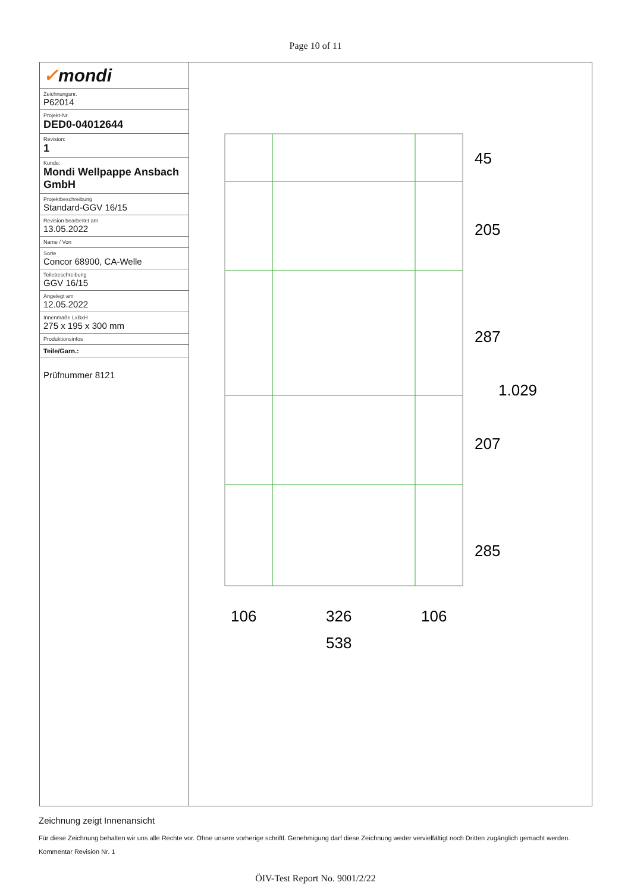Page 10 of 11
| ✓ mondi |
| Zeichnungsnr. P62014 |
| Projekt-Nr. DED0-04012644 |
| Revision: 1 |
| Kunde: Mondi Wellpappe Ansbach GmbH |
| Projektbeschreibung Standard-GGV 16/15 |
| Revision bearbeitet am 13.05.2022 |
| Name / Von |
| Sorte Concor 68900, CA-Welle |
| Teilebeschreibung GGV 16/15 |
| Angelegt am 12.05.2022 |
| Innenmaße LxBxH 275 x 195 x 300 mm |
| Produktionsinfos |
| Teile/Garn.: |
Prüfnummer 8121
45
205
287
207
285
1.029
106
326
106
538
Zeichnung zeigt Innenansicht
Für diese Zeichnung behalten wir uns alle Rechte vor. Ohne unsere vorherige schriftl. Genehmigung darf diese Zeichnung weder vervielfältigt noch Dritten zugänglich gemacht werden.
Kommentar Revision Nr. 1
ÖIV-Test Report No. 9001/2/22